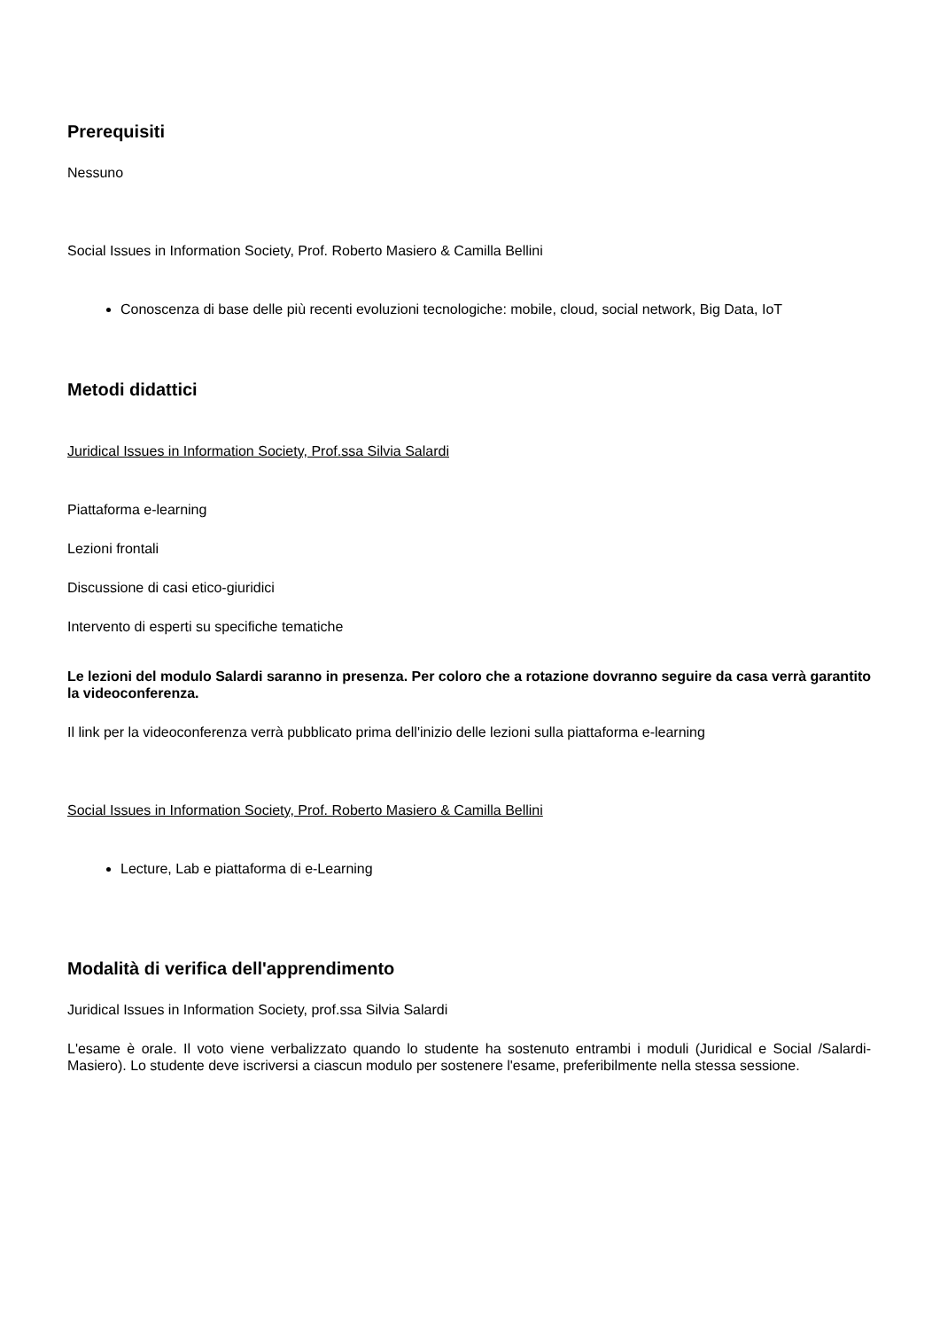Prerequisiti
Nessuno
Social Issues in Information Society, Prof. Roberto Masiero & Camilla Bellini
Conoscenza di base delle più recenti evoluzioni tecnologiche: mobile, cloud, social network, Big Data, IoT
Metodi didattici
Juridical Issues in Information Society, Prof.ssa Silvia Salardi
Piattaforma e-learning
Lezioni frontali
Discussione di casi etico-giuridici
Intervento di esperti su specifiche tematiche
Le lezioni del modulo Salardi saranno in presenza. Per coloro che a rotazione dovranno seguire da casa verrà garantito la videoconferenza.
Il link per la videoconferenza verrà pubblicato prima dell'inizio delle lezioni sulla piattaforma e-learning
Social Issues in Information Society, Prof. Roberto Masiero & Camilla Bellini
Lecture, Lab e piattaforma di e-Learning
Modalità di verifica dell'apprendimento
Juridical Issues in Information Society, prof.ssa Silvia Salardi
L'esame è orale. Il voto viene verbalizzato quando lo studente ha sostenuto entrambi i moduli (Juridical e Social /Salardi-Masiero). Lo studente deve iscriversi a ciascun modulo per sostenere l'esame, preferibilmente nella stessa sessione.